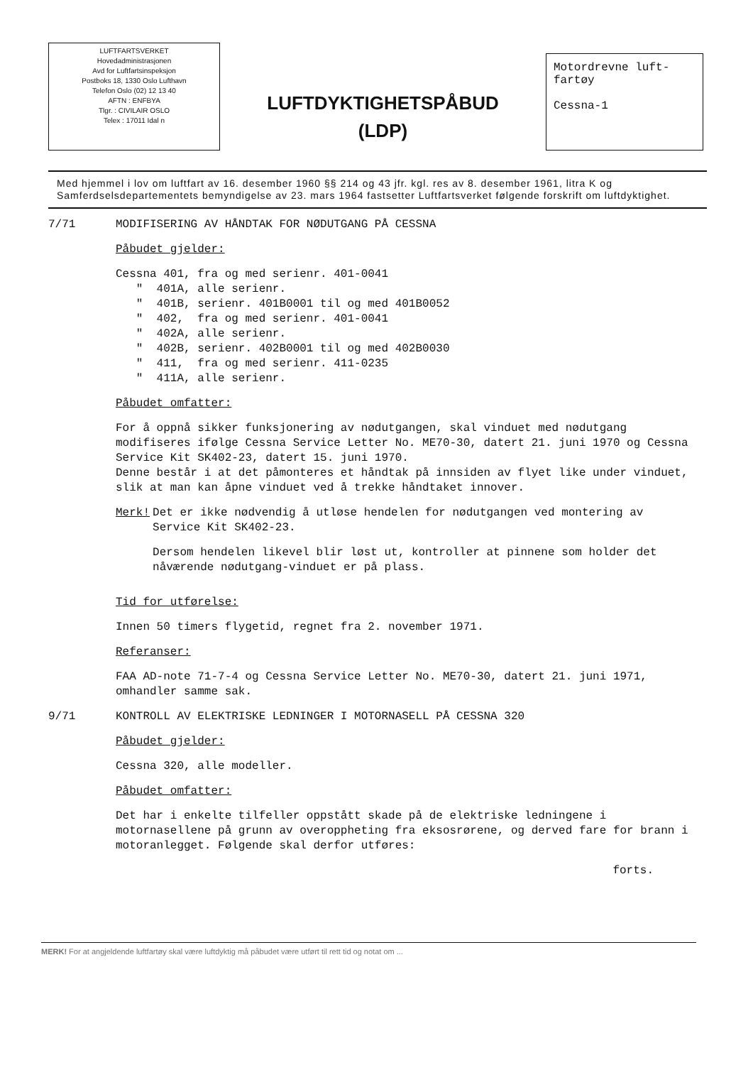LUFTFARTSVERKET
Hovedadministrasjonen
Avd for Luftfartsinspeksjon
Postboks 18, 1330 Oslo Lufthavn
Telefon Oslo (02) 12 13 40
AFTN : ENFBYA
Tlgr. : CIVILAIR OSLO
Telex : 17011 Idal n
LUFTDYKTIGHETSPÅBUD
(LDP)
Motordrevne luft-
fartøy
Cessna-1
Med hjemmel i lov om luftfart av 16. desember 1960 §§ 214 og 43 jfr. kgl. res av 8. desember 1961, litra K og Samferdselsdepartementets bemyndigelse av 23. mars 1964 fastsetter Luftfartsverket følgende forskrift om luftdyktighet.
7/71 MODIFISERING AV HÅNDTAK FOR NØDUTGANG PÅ CESSNA
Påbudet gjelder:
Cessna 401, fra og med serienr. 401-0041
" 401A, alle serienr.
" 401B, serienr. 401B0001 til og med 401B0052
" 402, fra og med serienr. 401-0041
" 402A, alle serienr.
" 402B, serienr. 402B0001 til og med 402B0030
" 411, fra og med serienr. 411-0235
" 411A, alle serienr.
Påbudet omfatter:
For å oppnå sikker funksjonering av nødutgangen, skal vinduet med nødutgang modifiseres ifølge Cessna Service Letter No. ME70-30, datert 21. juni 1970 og Cessna Service Kit SK402-23, datert 15. juni 1970.
Denne består i at det påmonteres et håndtak på innsiden av flyet like under vinduet, slik at man kan åpne vinduet ved å trekke håndtaket innover.
Merk! Det er ikke nødvendig å utløse hendelen for nødutgangen ved montering av Service Kit SK402-23.
Dersom hendelen likevel blir løst ut, kontroller at pinnene som holder det nåværende nødutgang-vinduet er på plass.
Tid for utførelse:
Innen 50 timers flygetid, regnet fra 2. november 1971.
Referanser:
FAA AD-note 71-7-4 og Cessna Service Letter No. ME70-30, datert 21. juni 1971, omhandler samme sak.
9/71 KONTROLL AV ELEKTRISKE LEDNINGER I MOTORNASELL PÅ CESSNA 320
Påbudet gjelder:
Cessna 320, alle modeller.
Påbudet omfatter:
Det har i enkelte tilfeller oppstått skade på de elektriske ledningene i motornasellene på grunn av overoppheting fra eksosrørene, og derved fare for brann i motoranlegget. Følgende skal derfor utføres:
forts.
MERK! For at angjeldende luftfartøy skal være luftdyktig må påbudet være utført til rett tid og notat om ...